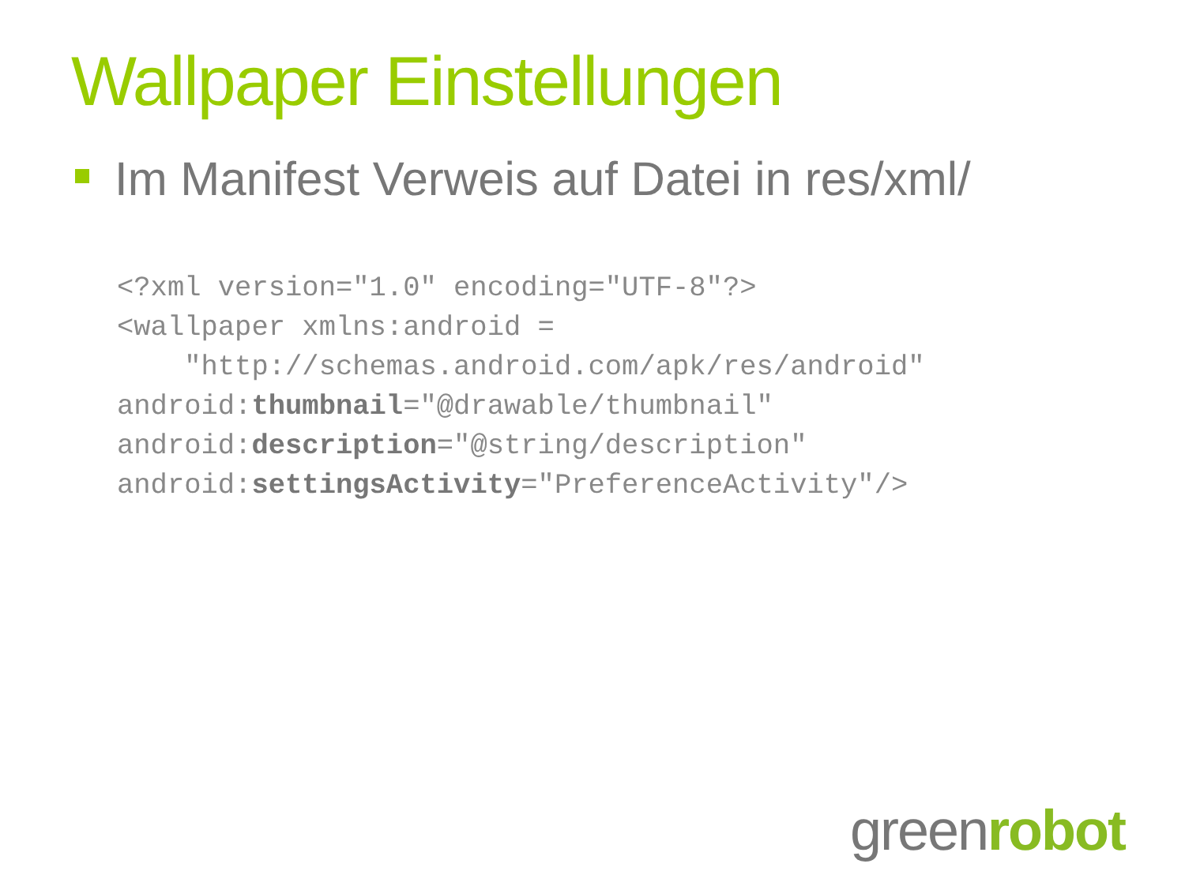Wallpaper Einstellungen
Im Manifest Verweis auf Datei in res/xml/
<?xml version="1.0" encoding="UTF-8"?>
<wallpaper xmlns:android =
    "http://schemas.android.com/apk/res/android"
android:thumbnail="@drawable/thumbnail"
android:description="@string/description"
android:settingsActivity="PreferenceActivity"/>
greenrobot